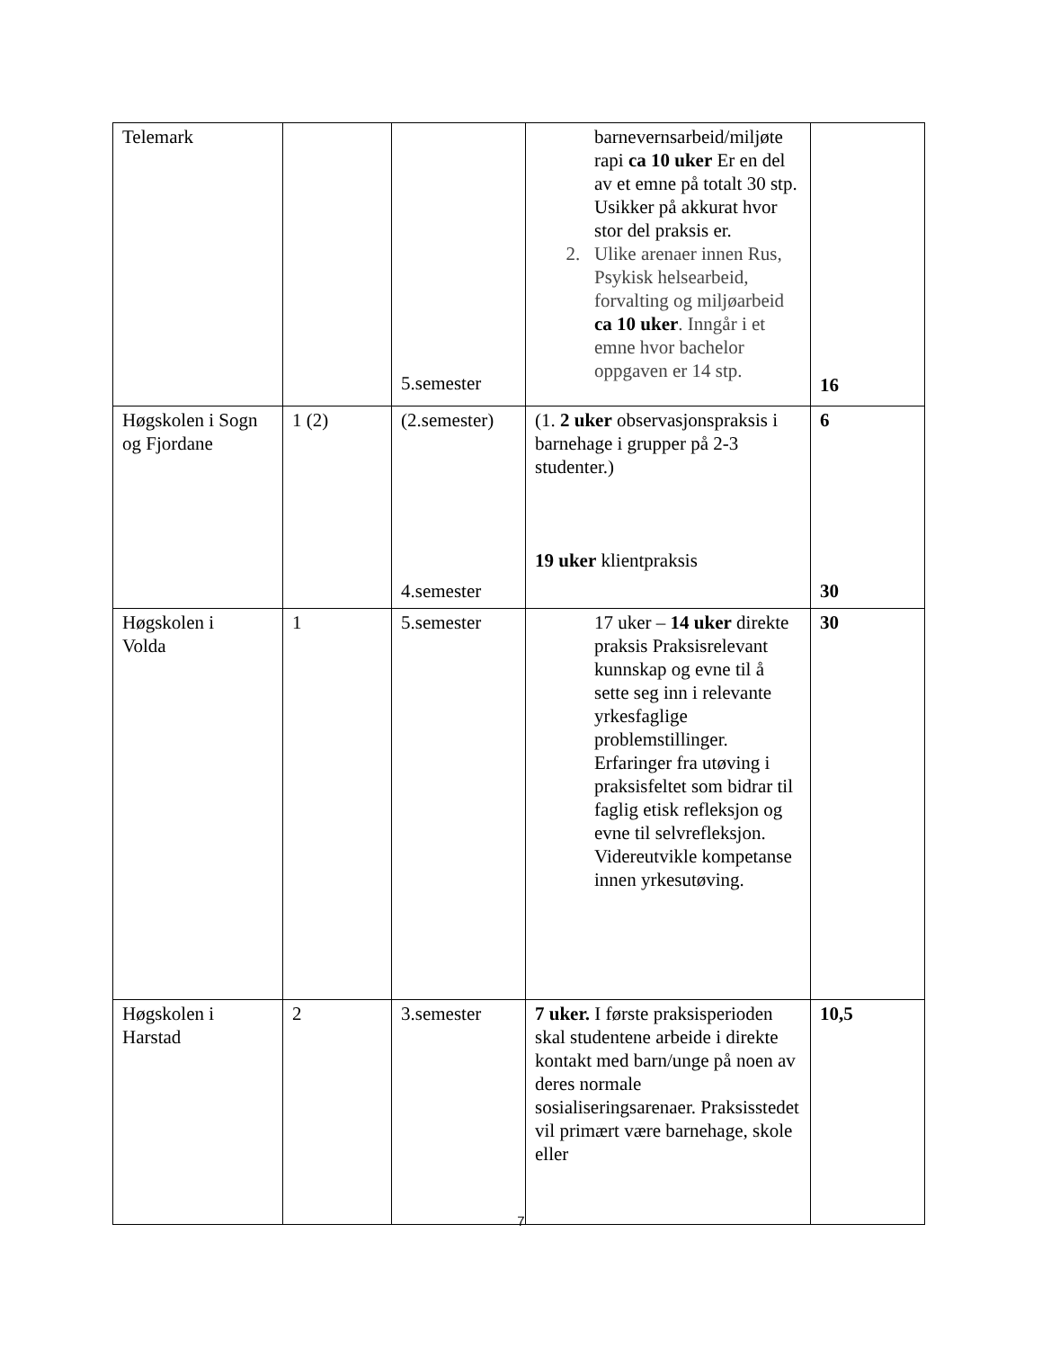| Telemark | | 5.semester | barnevernsarbeid/miljøte rapi ca 10 uker Er en del av et emne på totalt 30 stp. Usikker på akkurat hvor stor del praksis er. 2. Ulike arenaer innen Rus, Psykisk helsearbeid, forvalting og miljøarbeid ca 10 uker . Inngår i et emne hvor bachelor oppgaven er 14 stp. | 16 |
| Høgskolen i Sogn og Fjordane | 1 (2) | (2.semester) 4.semester | (1. 2 uker observasjonspraksis i barnehage i grupper på 2-3 studenter.) 19 uker klientpraksis | 6 30 |
| Høgskolen i Volda | 1 | 5.semester | 17 uker – 14 uker direkte praksis Praksisrelevant kunnskap og evne til å sette seg inn i relevante yrkesfaglige problemstillinger. Erfaringer fra utøving i praksisfeltet som bidrar til faglig etisk refleksjon og evne til selvrefleksjon. Videreutvikle kompetanse innen yrkesutøving. | 30 |
| Høgskolen i Harstad | 2 | 3.semester | 7 uker. I første praksisperioden skal studentene arbeide i direkte kontakt med barn/unge på noen av deres normale sosialiseringsarenaer. Praksisstedet vil primært være barnehage, skole eller | 10,5 |
7